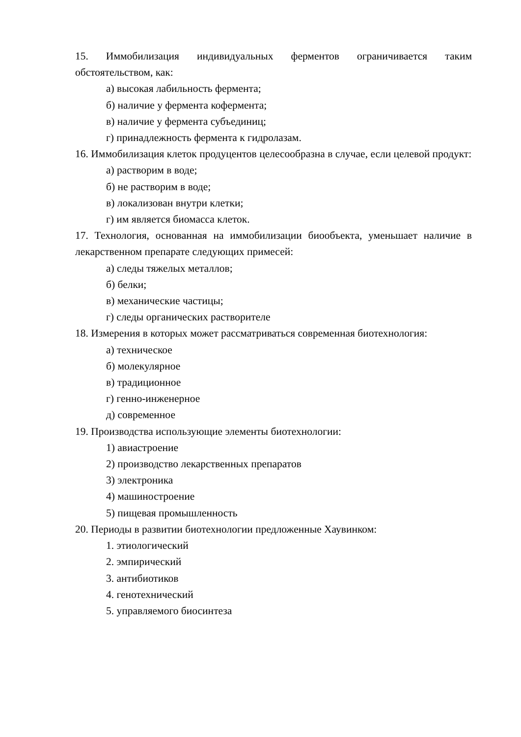15. Иммобилизация индивидуальных ферментов ограничивается таким обстоятельством, как:
а) высокая лабильность фермента;
б) наличие у фермента кофермента;
в) наличие у фермента субъединиц;
г) принадлежность фермента к гидролазам.
16. Иммобилизация клеток продуцентов целесообразна в случае, если целевой продукт:
а) растворим в воде;
б) не растворим в воде;
в) локализован внутри клетки;
г) им является биомасса клеток.
17. Технология, основанная на иммобилизации биообъекта, уменьшает наличие в лекарственном препарате следующих примесей:
а) следы тяжелых металлов;
б) белки;
в) механические частицы;
г) следы органических растворителе
18. Измерения в которых может рассматриваться современная биотехнология:
а) техническое
б) молекулярное
в) традиционное
г) генно-инженерное
д) современное
19. Производства использующие элементы биотехнологии:
1) авиастроение
2) производство лекарственных препаратов
3) электроника
4) машиностроение
5) пищевая промышленность
20. Периоды в развитии биотехнологии предложенные Хаувинком:
1. этиологический
2. эмпирический
3. антибиотиков
4. генотехнический
5. управляемого биосинтеза